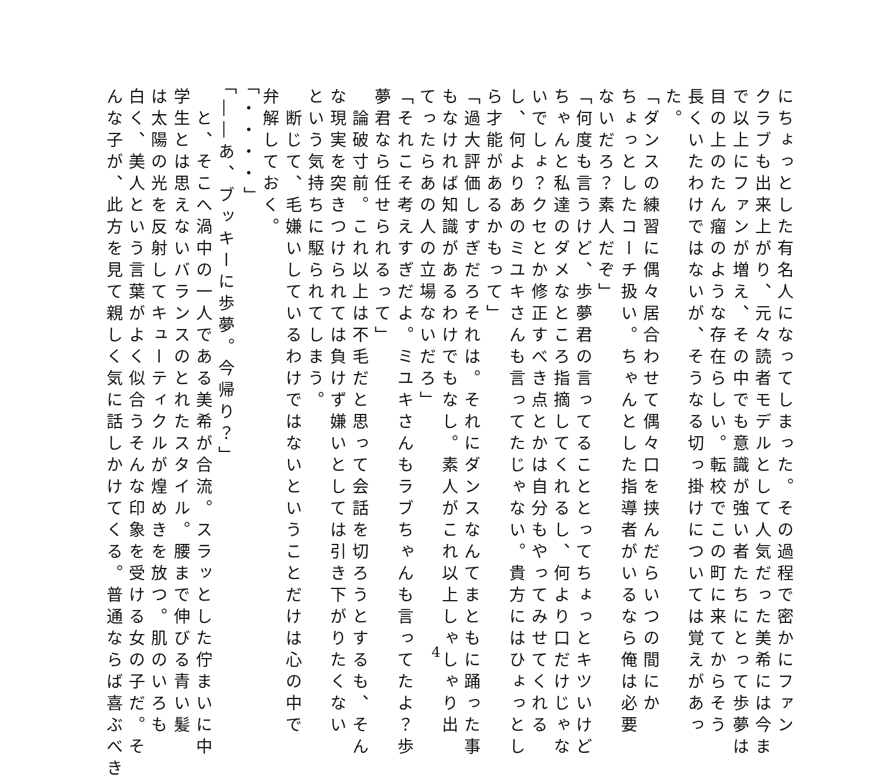にちょっとした有名人になってしまった。その過程で密かにファン
クラブも出来上がり、元々読者モデルとして人気だった美希には今ま
で以上にファンが増え、その中でも意識が強い者たちにとって歩夢は
目の上のたん瘤のような存在らしい。転校でこの町に来てからそう
長くいたわけではないが、そうなる切っ掛けについては覚えがあっ
た。
「ダンスの練習に偶々居合わせて偶々口を挟んだらいつの間にか
ちょっとしたコーチ扱い。ちゃんとした指導者がいるなら俺は必要
ないだろ？素人だぞ」
「何度も言うけど、歩夢君の言ってることとってちょっとキツいけど
ちゃんと私達のダメなところ指摘してくれるし、何より口だけじゃな
いでしょ？クセとか修正すべき点とかは自分もやってみせてくれる
し、何よりあのミユキさんも言ってたじゃない。貴方にはひょっとし
ら才能があるかもって」
「過大評価しすぎだろそれは。それにダンスなんてまともに踊った事
もなければ知識があるわけでもなし。素人がこれ以上しゃしゃり出
てったらあの人の立場ないだろ」
「それこそ考えすぎだよ。ミユキさんもラブちゃんも言ってたよ？歩
夢君なら任せられるって」
　論破寸前。これ以上は不毛だと思って会話を切ろうとするも、そん
な現実を突きつけられては負けず嫌いとしては引き下がりたくない
という気持ちに駆られてしまう。
　断じて、毛嫌いしているわけではないということだけは心の中で
弁解しておく。
「・・・・」
「――あ、ブッキーに歩夢。今帰り？」
　と、そこへ渦中の一人である美希が合流。スラッとした佇まいに中
学生とは思えないバランスのとれたスタイル。腰まで伸びる青い髪
は太陽の光を反射してキューティクルが煌めきを放つ。肌のいろも
白く、美人という言葉がよく似合うそんな印象を受ける女の子だ。そ
んな子が、此方を見て親しく気に話しかけてくる。普通ならば喜ぶべき
4